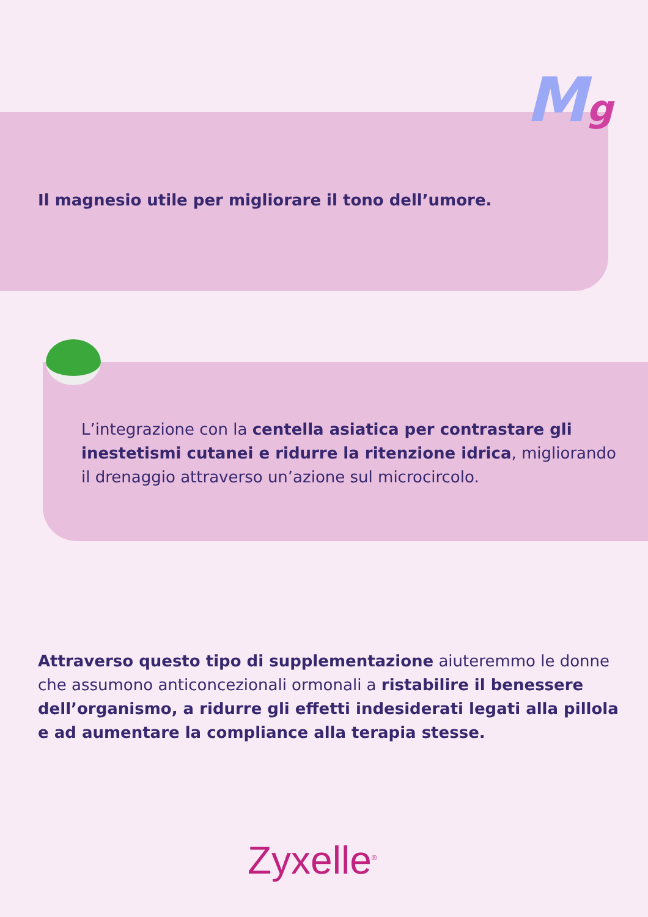Mg
Il magnesio utile per migliorare il tono dell’umore.
L’integrazione con la centella asiatica per contrastare gli inestetismi cutanei e ridurre la ritenzione idrica, migliorando il drenaggio attraverso un’azione sul microcircolo.
Attraverso questo tipo di supplementazione aiuteremmo le donne che assumono anticoncezionali ormonali a ristabilire il benessere dell’organismo, a ridurre gli effetti indesiderati legati alla pillola e ad aumentare la compliance alla terapia stesse.
Zyxelle<sup>®</sup>